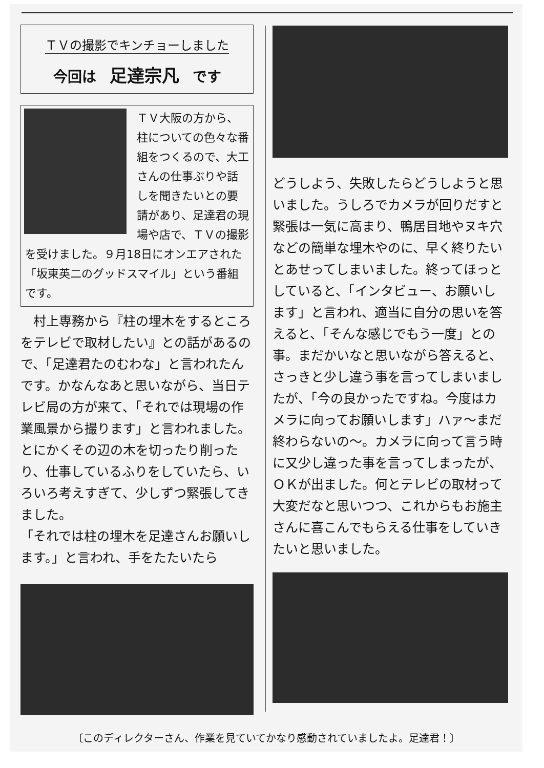ＴＶの撮影でキンチョーしました
今回は 足達宗凡 です
ＴＶ大阪の方から、柱についての色々な番組をつくるので、大工さんの仕事ぶりや話しを聞きたいとの要請があり、足達君の現場や店で、ＴＶの撮影を受けました。９月18日にオンエアされた「坂東英二のグッドスマイル」という番組です。
　村上専務から『柱の埋木をするところをテレビで取材したい』との話があるので、「足達君たのむわな」と言われたんです。かなんなあと思いながら、当日テレビ局の方が来て、「それでは現場の作業風景から撮ります」と言われました。とにかくその辺の木を切ったり削ったり、仕事しているふりをしていたら、いろいろ考えすぎて、少しずつ緊張してきました。
「それでは柱の埋木を足達さんお願いします。」と言われ、手をたたいたら
どうしよう、失敗したらどうしようと思いました。うしろでカメラが回りだすと緊張は一気に高まり、鴨居目地やヌキ穴などの簡単な埋木やのに、早く終りたいとあせってしまいました。終ってほっとしていると、「インタビュー、お願いします」と言われ、適当に自分の思いを答えると、「そんな感じでもう一度」との事。まだかいなと思いながら答えると、さっきと少し違う事を言ってしまいましたが、「今の良かったですね。今度はカメラに向ってお願いします」ハァ～まだ終わらないの～。カメラに向って言う時に又少し違った事を言ってしまったが、ＯＫが出ました。何とテレビの取材って大変だなと思いつつ、これからもお施主さんに喜こんでもらえる仕事をしていきたいと思いました。
〔このディレクターさん、作業を見ていてかなり感動されていましたよ。足達君！〕